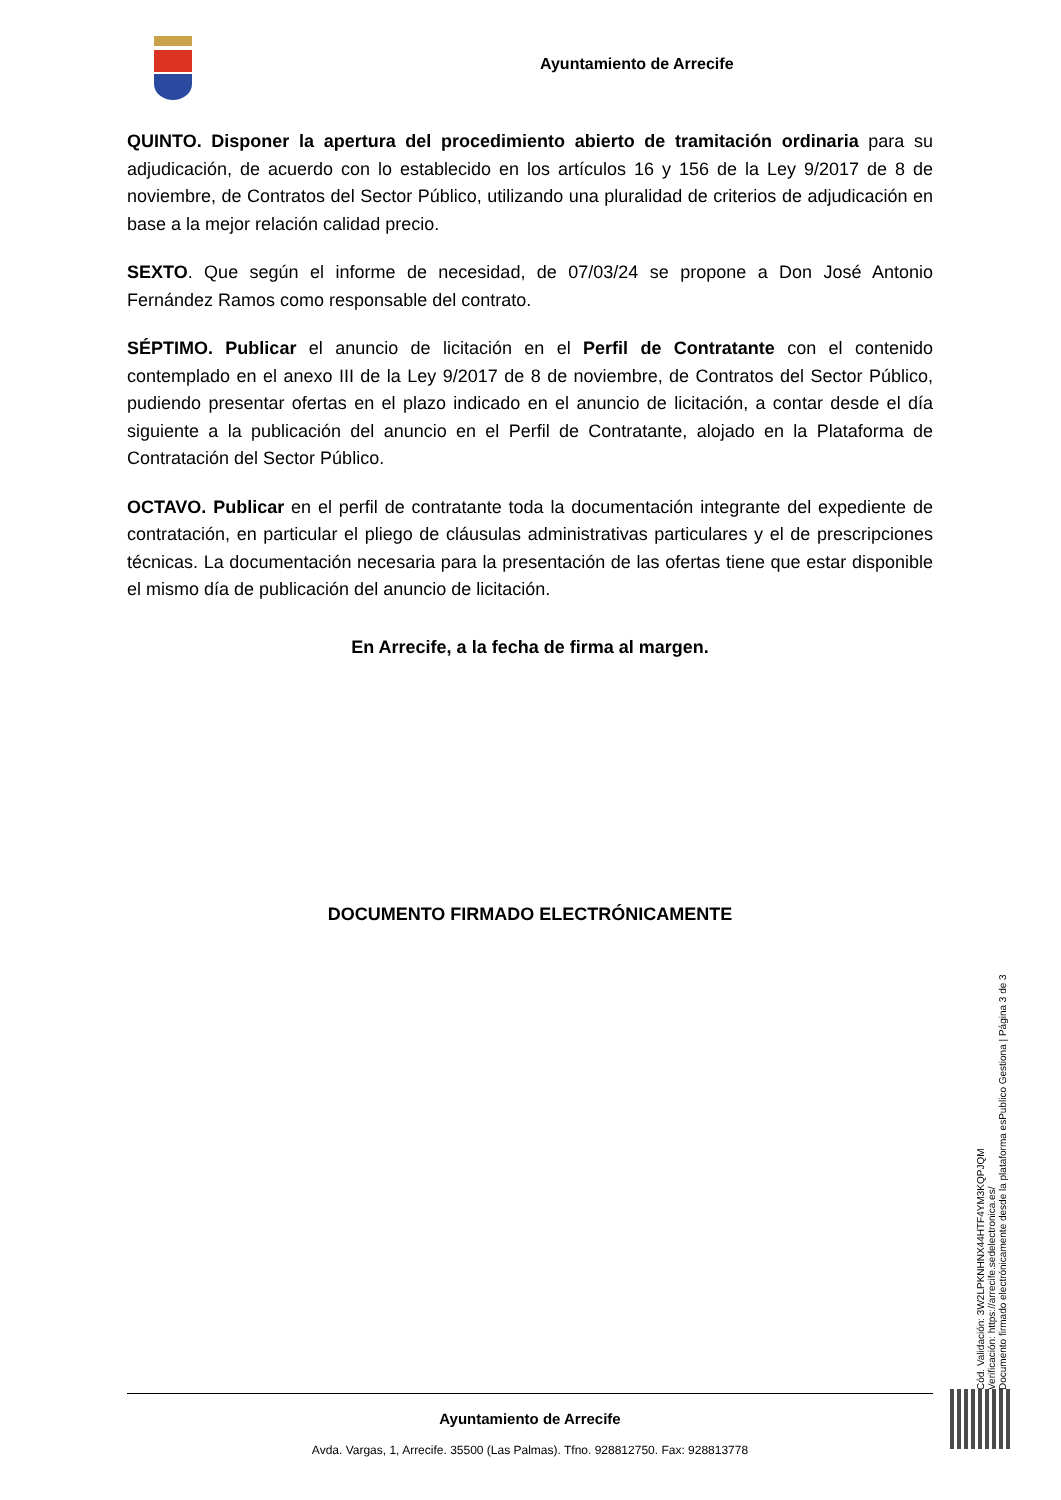Ayuntamiento de Arrecife
QUINTO. Disponer la apertura del procedimiento abierto de tramitación ordinaria para su adjudicación, de acuerdo con lo establecido en los artículos 16 y 156 de la Ley 9/2017 de 8 de noviembre, de Contratos del Sector Público, utilizando una pluralidad de criterios de adjudicación en base a la mejor relación calidad precio.
SEXTO. Que según el informe de necesidad, de 07/03/24 se propone a Don José Antonio Fernández Ramos como responsable del contrato.
SÉPTIMO. Publicar el anuncio de licitación en el Perfil de Contratante con el contenido contemplado en el anexo III de la Ley 9/2017 de 8 de noviembre, de Contratos del Sector Público, pudiendo presentar ofertas en el plazo indicado en el anuncio de licitación, a contar desde el día siguiente a la publicación del anuncio en el Perfil de Contratante, alojado en la Plataforma de Contratación del Sector Público.
OCTAVO. Publicar en el perfil de contratante toda la documentación integrante del expediente de contratación, en particular el pliego de cláusulas administrativas particulares y el de prescripciones técnicas. La documentación necesaria para la presentación de las ofertas tiene que estar disponible el mismo día de publicación del anuncio de licitación.
En Arrecife, a la fecha de firma al margen.
DOCUMENTO FIRMADO ELECTRÓNICAMENTE
Cód. Validación: 3W2LPKNHNX44HTF4YM3KQPJQM
Verificación: https://arrecife.sedelectronica.es/
Documento firmado electrónicamente desde la plataforma esPublico Gestiona | Página 3 de 3
Ayuntamiento de Arrecife
Avda. Vargas, 1, Arrecife. 35500 (Las Palmas). Tfno. 928812750. Fax: 928813778